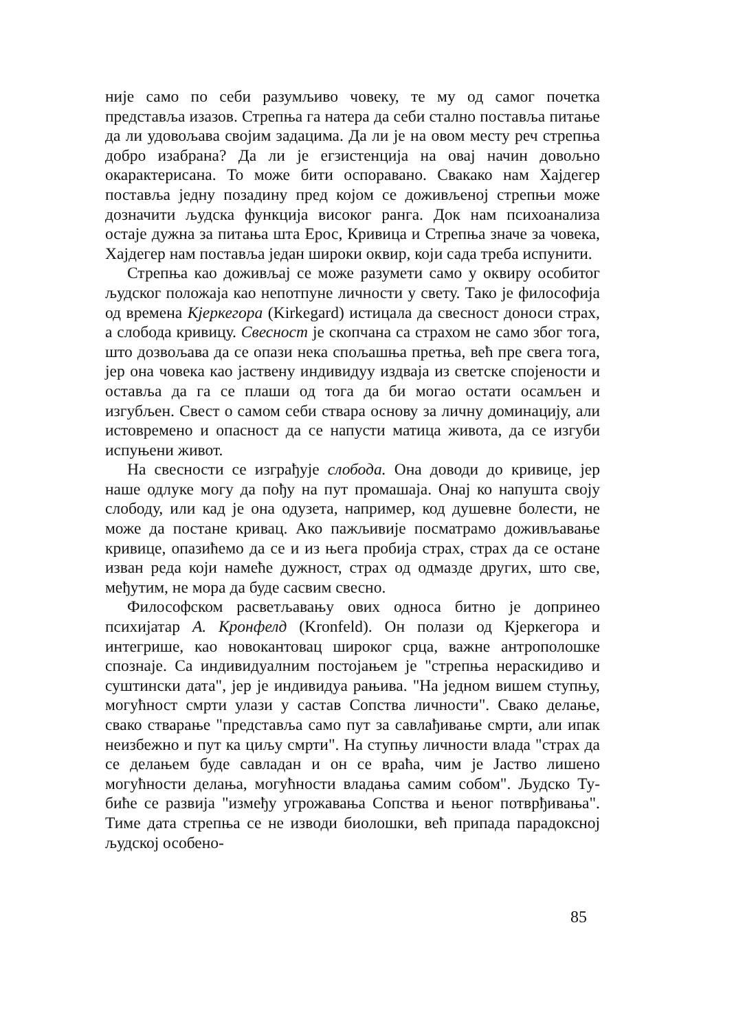није само по себи разумљиво човеку, те му од самог почетка представља изазов. Стрепња га натера да себи стално поставља питање да ли удовољава својим задацима. Да ли је на овом месту реч стрепња добро изабрана? Да ли је егзистенција на овај начин довољно окарактерисана. То може бити оспоравано. Свакако нам Хајдегер поставља једну позадину пред којом се доживљеној стрепњи може дозначити људска функција високог ранга. Док нам психоанализа остаје дужна за питања шта Ерос, Кривица и Стрепња значе за човека, Хајдегер нам поставља један широки оквир, који сада треба испунити.
Стрепња као доживљај се може разумети само у оквиру особитог људског положаја као непотпуне личности у свету. Тако је философија од времена Кјеркегора (Kirkegard) истицала да свесност доноси страх, а слобода кривицу. Свесност је скопчана са страхом не само због тога, што дозвољава да се опази нека спољашња претња, већ пре свега тога, јер она човека као јаствену индивидуу издваја из светске спојености и оставља да га се плаши од тога да би могао остати осамљен и изгубљен. Свест о самом себи ствара основу за личну доминацију, али истовремено и опасност да се напусти матица живота, да се изгуби испуњени живот.
На свесности се изграђује слобода. Она доводи до кривице, јер наше одлуке могу да пођу на пут промашаја. Онај ко напушта своју слободу, или кад је она одузета, например, код душевне болести, не може да постане кривац. Ако пажљивије посматрамо доживљавање кривице, опазићемо да се и из њега пробија страх, страх да се остане изван реда који намеће дужност, страх од одмазде других, што све, међутим, не мора да буде сасвим свесно.
Философском расветљавању ових односа битно је допринео психијатар А. Кронфелд (Kronfeld). Он полази од Кјеркегора и интегрише, као новокантовац широког срца, важне антрополошке спознаје. Са индивидуалним постојањем је "стрепња нераскидиво и суштински дата", јер је индивидуа рањива. "На једном вишем ступњу, могућност смрти улази у састав Сопства личности". Свако делање, свако стварање "представља само пут за савлађивање смрти, али ипак неизбежно и пут ка циљу смрти". На ступњу личности влада "страх да се делањем буде савладан и он се враћа, чим је Јаство лишено могућности делања, могућности владања самим собом". Људско Ту-биће се развија "између угрожавања Сопства и њеног потврђивања". Тиме дата стрепња се не изводи биолошки, већ припада парадоксној људској особено-
85